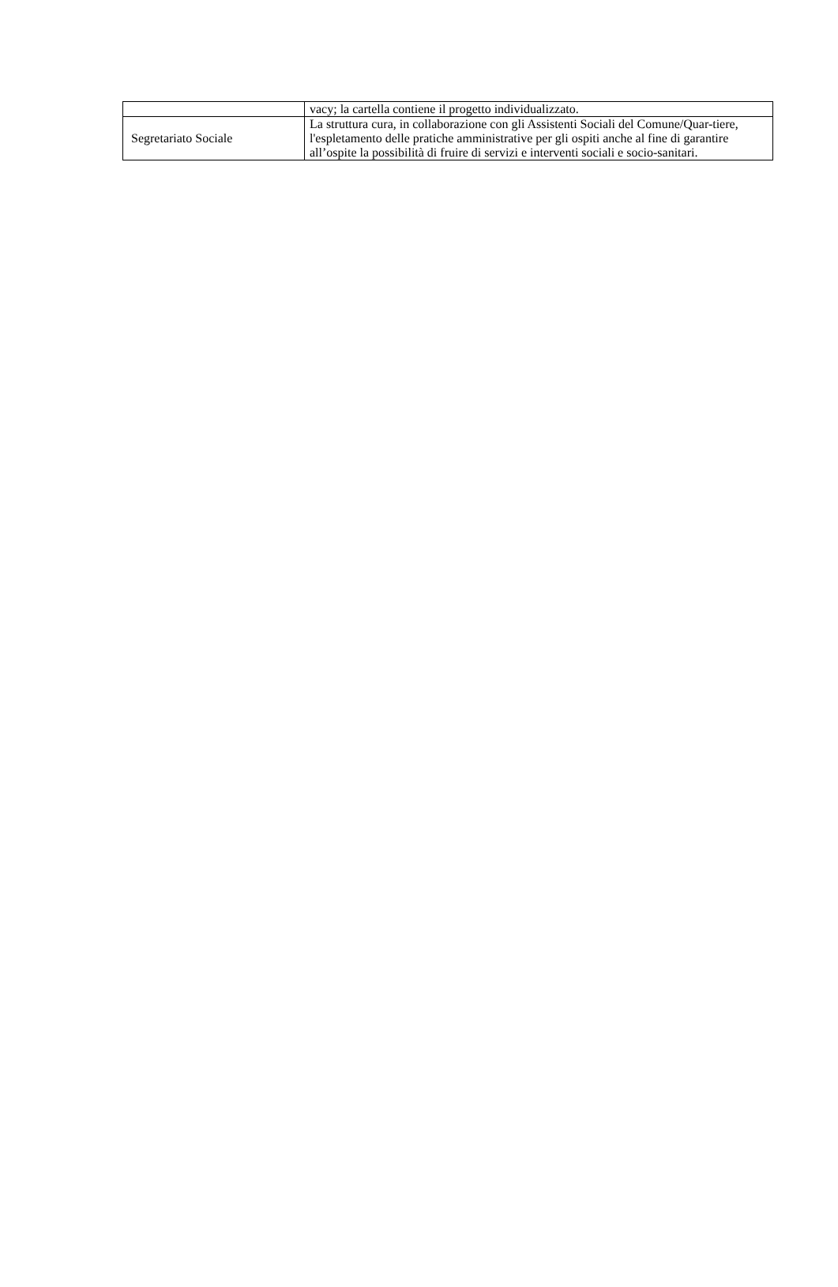| | vacy; la cartella contiene il progetto individualizzato. |
| Segretariato Sociale | La struttura cura, in collaborazione con gli Assistenti Sociali del Comune/Quar-tiere, l'espletamento delle pratiche amministrative per gli ospiti anche al fine di garantire all’ospite la possibilità di fruire di servizi e interventi sociali e socio-sanitari. |